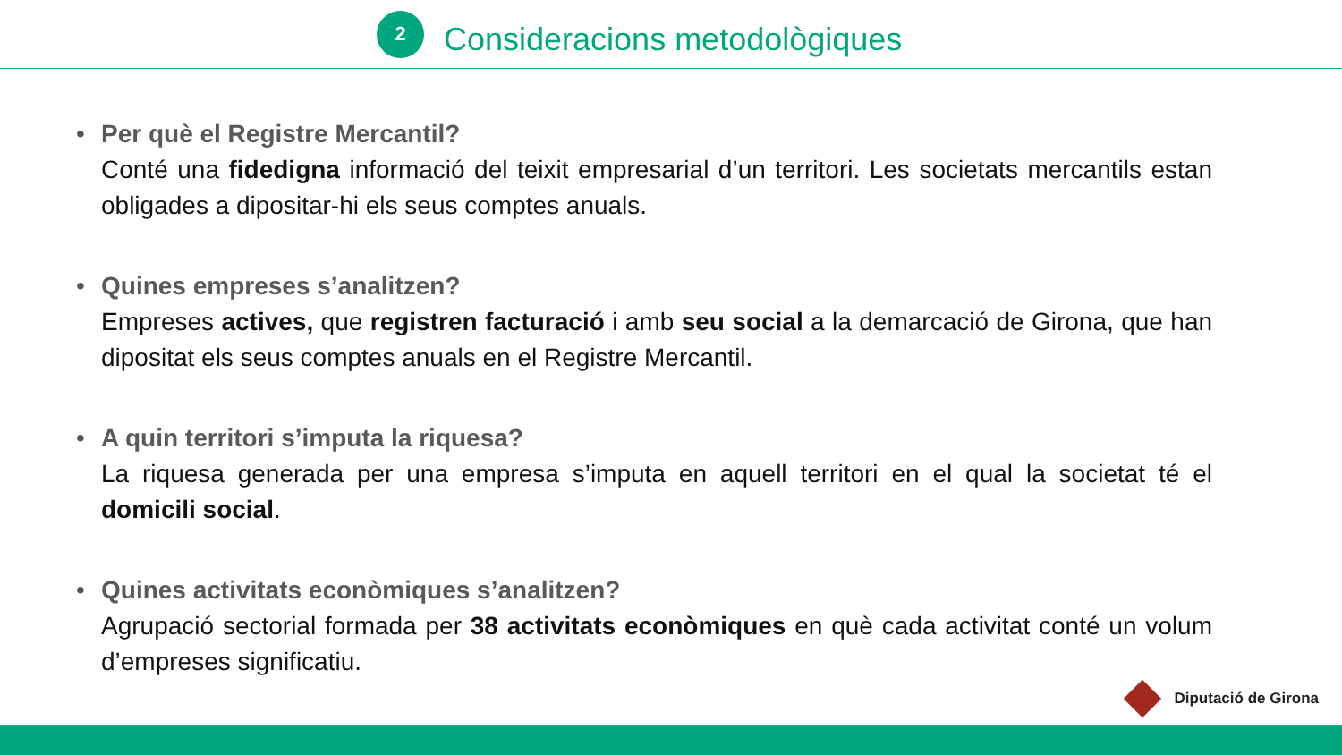2
Consideracions metodològiques
• Per què el Registre Mercantil?
Conté una fidedigna informació del teixit empresarial d’un territori. Les societats mercantils estan obligades a dipositar-hi els seus comptes anuals.
• Quines empreses s’analitzen?
Empreses actives, que registren facturació i amb seu social a la demarcació de Girona, que han dipositat els seus comptes anuals en el Registre Mercantil.
• A quin territori s’imputa la riquesa?
La riquesa generada per una empresa s’imputa en aquell territori en el qual la societat té el domicili social.
• Quines activitats econòmiques s’analitzen?
Agrupació sectorial formada per 38 activitats econòmiques en què cada activitat conté un volum d’empreses significatiu.
Diputació de Girona